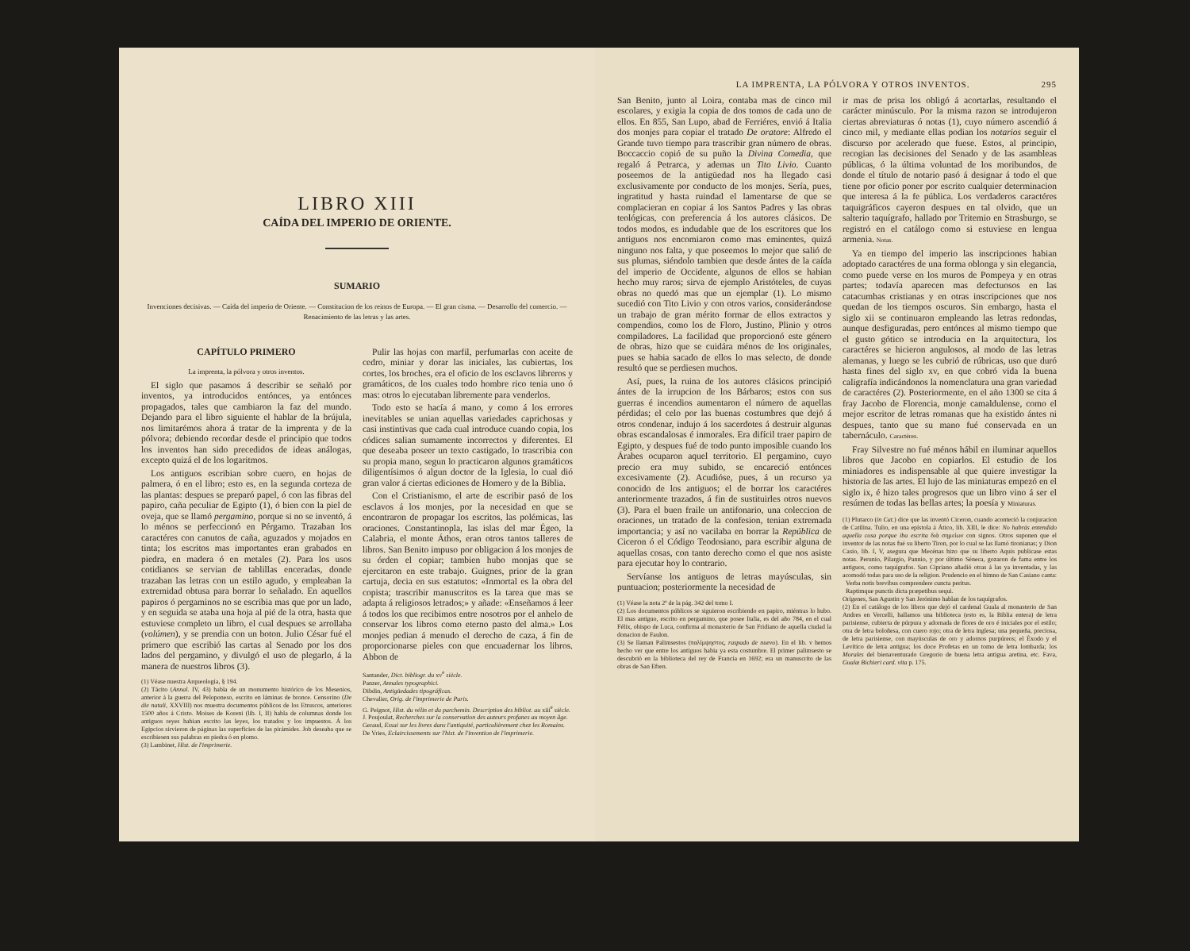LIBRO XIII
CAÍDA DEL IMPERIO DE ORIENTE.
SUMARIO
Invenciones decisivas. — Caída del imperio de Oriente. — Constitucion de los reinos de Europa. — El gran cisma. — Desarrollo del comercio. — Renacimiento de las letras y las artes.
CAPÍTULO PRIMERO
La imprenta, la pólvora y otros inventos.
El siglo que pasamos á describir se señaló por inventos, ya introducidos entónces, ya entónces propagados, tales que cambiaron la faz del mundo. Dejando para el libro siguiente el hablar de la brújula, nos limitarémos ahora á tratar de la imprenta y de la pólvora; debiendo recordar desde el principio que todos los inventos han sido precedidos de ideas análogas, excepto quizá el de los logaritmos.
Los antiguos escribian sobre cuero, en hojas de palmera, ó en el libro; esto es, en la segunda corteza de las plantas: despues se preparó papel, ó con las fibras del papiro, caña peculiar de Egipto (1), ó bien con la piel de oveja, que se llamó pergamino, porque si no se inventó, á lo ménos se perfeccionó en Pérgamo. Trazaban los caractéres con canutos de caña, aguzados y mojados en tinta; los escritos mas importantes eran grabados en piedra, en madera ó en metales (2). Para los usos cotidianos se servian de tablillas enceradas, donde trazaban las letras con un estilo agudo, y empleaban la extremidad obtusa para borrar lo señalado. En aquellos papiros ó pergaminos no se escribia mas que por un lado, y en seguida se ataba una hoja al pié de la otra, hasta que estuviese completo un libro, el cual despues se arrollaba (volúmen), y se prendia con un boton. Julio César fué el primero que escribió las cartas al Senado por los dos lados del pergamino, y divulgó el uso de plegarlo, á la manera de nuestros libros (3).
(1) Véase nuestra Arqueología, § 194.
(2) Tácito (Annal. IV, 43) habla de un monumento histórico de los Mesenios, anterior á la guerra del Peloponeso, escrito en láminas de bronce. Censorino (De die natali, XXVIII) nos muestra documentos públicos de los Etruscos, anteriores 1500 años á Cristo. Moises de Koreni (lib. I, II) habla de columnas donde los antiguos reyes habian escrito las leyes, los tratados y los impuestos. Á los Egipcios sirvieron de páginas las superficies de las pirámides. Job deseaba que se escribiesen sus palabras en piedra ó en plomo.
(3) Lambinet, Hist. de l'imprimerie.
Pulir las hojas con marfil, perfumarlas con aceite de cedro, miniar y dorar las iniciales, las cubiertas, los cortes, los broches, era el oficio de los esclavos libreros y gramáticos, de los cuales todo hombre rico tenia uno ó mas: otros lo ejecutaban libremente para venderlos.
Todo esto se hacía á mano, y como á los errores inevitables se unian aquellas variedades caprichosas y casi instintivas que cada cual introduce cuando copia, los códices salian sumamente incorrectos y diferentes. El que deseaba poseer un texto castigado, lo trascribia con su propia mano, segun lo practicaron algunos gramáticos diligentísimos ó algun doctor de la Iglesia, lo cual dió gran valor á ciertas ediciones de Homero y de la Biblia.
Con el Cristianismo, el arte de escribir pasó de los esclavos á los monjes, por la necesidad en que se encontraron de propagar los escritos, las polémicas, las oraciones. Constantinopla, las islas del mar Égeo, la Calabria, el monte Áthos, eran otros tantos talleres de libros. San Benito impuso por obligacion á los monjes de su órden el copiar; tambien hubo monjas que se ejercitaron en este trabajo. Guignes, prior de la gran cartuja, decia en sus estatutos: «Inmortal es la obra del copista; trascribir manuscritos es la tarea que mas se adapta á religiosos letrados;» y añade: «Enseñamos á leer á todos los que recibimos entre nosotros por el anhelo de conservar los libros como eterno pasto del alma.» Los monjes pedian á menudo el derecho de caza, á fin de proporcionarse pieles con que encuadernar los libros. Abbon de
Santander, Dict. bibliogr. du xv<sup>e</sup> siècle.
Panzer, Annales typographici.
Dibdin, Antigüedades tipográficas.
Chevalier, Orig. de l'imprimerie de Paris.
G. Peignot, Hist. du vélin et du parchemin. Description des bibliot. au xiii<sup>e</sup> siècle.
J. Poujoulat, Recherches sur la conservation des auteurs profanes au moyen âge.
Geraud, Essai sur les livres dans l'antiquité, particulièrement chez les Romains.
De Vries, Eclaircissements sur l'hist. de l'invention de l'imprimerie.
LA IMPRENTA, LA PÓLVORA Y OTROS INVENTOS. 295
San Benito, junto al Loira, contaba mas de cinco mil escolares, y exigia la copia de dos tomos de cada uno de ellos. En 855, San Lupo, abad de Ferriéres, envió á Italia dos monjes para copiar el tratado De oratore: Alfredo el Grande tuvo tiempo para trascribir gran número de obras. Boccaccio copió de su puño la Divina Comedia, que regaló á Petrarca, y ademas un Tito Livio. Cuanto poseemos de la antigüedad nos ha llegado casi exclusivamente por conducto de los monjes. Sería, pues, ingratitud y hasta ruindad el lamentarse de que se complacieran en copiar á los Santos Padres y las obras teológicas, con preferencia á los autores clásicos. De todos modos, es indudable que de los escritores que los antiguos nos encomiaron como mas eminentes, quizá ninguno nos falta, y que poseemos lo mejor que salió de sus plumas, siéndolo tambien que desde ántes de la caída del imperio de Occidente, algunos de ellos se habian hecho muy raros; sirva de ejemplo Aristóteles, de cuyas obras no quedó mas que un ejemplar (1). Lo mismo sucedió con Tito Livio y con otros varios, considerándose un trabajo de gran mérito formar de ellos extractos y compendios, como los de Floro, Justino, Plinio y otros compiladores. La facilidad que proporcionó este género de obras, hizo que se cuidára ménos de los originales, pues se habia sacado de ellos lo mas selecto, de donde resultó que se perdiesen muchos.
Así, pues, la ruina de los autores clásicos principió ántes de la irrupcion de los Bárbaros; estos con sus guerras é incendios aumentaron el número de aquellas pérdidas; el celo por las buenas costumbres que dejó á otros condenar, indujo á los sacerdotes á destruir algunas obras escandalosas é inmorales. Era difícil traer papiro de Egipto, y despues fué de todo punto imposible cuando los Árabes ocuparon aquel territorio. El pergamino, cuyo precio era muy subido, se encareció entónces excesivamente (2). Acudióse, pues, á un recurso ya conocido de los antiguos; el de borrar los caractéres anteriormente trazados, á fin de sustituirles otros nuevos (3). Para el buen fraile un antifonario, una coleccion de oraciones, un tratado de la confesion, tenian extremada importancia; y así no vacilaba en borrar la República de Ciceron ó el Código Teodosiano, para escribir alguna de aquellas cosas, con tanto derecho como el que nos asiste para ejecutar hoy lo contrario.
Servíanse los antiguos de letras mayúsculas, sin puntuacion; posteriormente la necesidad de
(1) Véase la nota 2ª de la pág. 342 del tomo I.
(2) Los documentos públicos se siguieron escribiendo en papiro, miéntras lo hubo. El mas antiguo, escrito en pergamino, que posee Italia, es del año 784, en el cual Félix, obispo de Luca, confirma al monasterio de San Fridiano de aquella ciudad la donacion de Faulon.
(3) Se llaman Palimsestos (παλίμψηστος, raspado de nuevo). En el lib. v hemos hecho ver que entre los antiguos habia ya esta costumbre. El primer palimsesto se descubrió en la biblioteca del rey de Francia en 1692; era un manuscrito de las obras de San Efren.
ir mas de prisa los obligó á acortarlas, resultando el carácter minúsculo. Por la misma razon se introdujeron ciertas abreviaturas ó notas (1), cuyo número ascendió á cinco mil, y mediante ellas podian los notarios seguir el discurso por acelerado que fuese. Estos, al principio, recogian las decisiones del Senado y de las asambleas públicas, ó la última voluntad de los moribundos, de donde el título de notario pasó á designar á todo el que tiene por oficio poner por escrito cualquier determinacion que interesa á la fe pública. Los verdaderos caractéres taquigráficos cayeron despues en tal olvido, que un salterio taquígrafo, hallado por Tritemio en Strasburgo, se registró en el catálogo como si estuviese en lengua armenia. Notas.
Ya en tiempo del imperio las inscripciones habian adoptado caractéres de una forma oblonga y sin elegancia, como puede verse en los muros de Pompeya y en otras partes; todavía aparecen mas defectuosos en las catacumbas cristianas y en otras inscripciones que nos quedan de los tiempos oscuros. Sin embargo, hasta el siglo xii se continuaron empleando las letras redondas, aunque desfiguradas, pero entónces al mismo tiempo que el gusto gótico se introducia en la arquitectura, los caractéres se hicieron angulosos, al modo de las letras alemanas, y luego se les cubrió de rúbricas, uso que duró hasta fines del siglo xv, en que cobró vida la buena caligrafía indicándonos la nomenclatura una gran variedad de caractéres (2). Posteriormente, en el año 1300 se cita á fray Jacobo de Florencia, monje camaldulense, como el mejor escritor de letras romanas que ha existido ántes ni despues, tanto que su mano fué conservada en un tabernáculo. Caractéres.
Fray Silvestre no fué ménos hábil en iluminar aquellos libros que Jacobo en copiarlos. El estudio de los miniadores es indispensable al que quiere investigar la historia de las artes. El lujo de las miniaturas empezó en el siglo ix, é hizo tales progresos que un libro vino á ser el resúmen de todas las bellas artes; la poesía y Miniaturas.
(1) Plutarco (in Cat.) dice que las inventó Ciceron, cuando aconteció la conjuracion de Catilina. Tulio, en una epístola á Ático, lib. XIII, le dice: No habrás entendido aquella cosa porque iba escrita διὰ σημείων con signos. Otros suponen que el inventor de las notas fué su liberto Tiron, por lo cual se las llamó tironianas; y Dion Casio, lib. I, V, asegura que Mecénas hizo que su liberto Aquis publicase estas notas. Perunio, Pilargio, Pannio, y por último Séneca, gozaron de fama entre los antiguos, como taquígrafos. San Cipriano añadió otras á las ya inventadas, y las acomodó todas para uso de la religion. Prudencio en el himno de San Casiano canta:
Verba notis brevibus comprendere cuncta peritus.
Raptimque punctis dicta præpetibus sequi.
Orígenes, San Agustin y San Jerónimo hablan de los taquígrafos.
(2) En el catálogo de los libros que dejó el cardenal Guala al monasterio de San Andres en Vercelli, hallamos una biblioteca (esto es, la Biblia entera) de letra parisiense, cubierta de púrpura y adornada de flores de oro é iniciales por el estilo; otra de letra boloñesa, con cuero rojo; otra de letra inglesa; una pequeña, preciosa, de letra parisiense, con mayúsculas de oro y adornos purpúreos; el Éxodo y el Levítico de letra antigua; los doce Profetas en un tomo de letra lombarda; los Morales del bienaventurado Gregorio de buena letra antigua aretina, etc. Fava, Gualæ Bichieri card. vita p. 175.